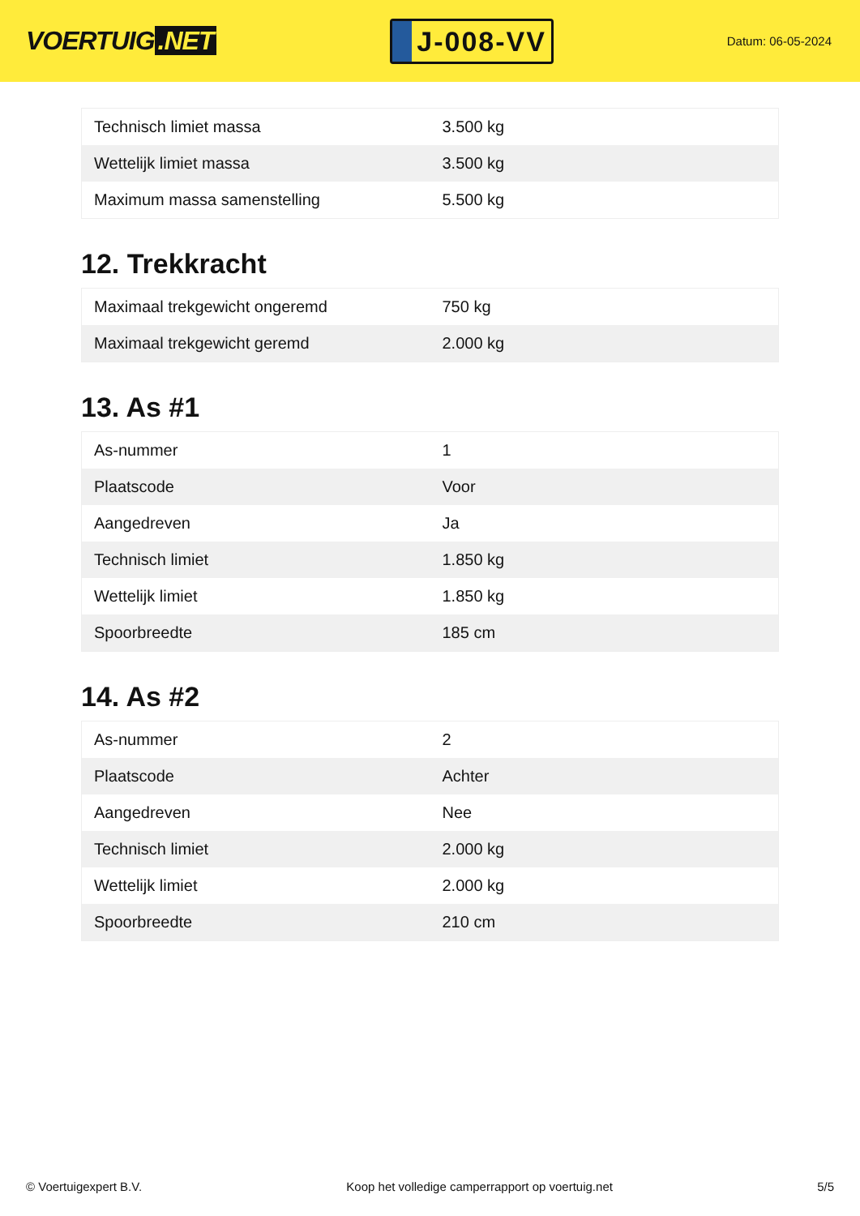VOERTUIG.NET
J-008-VV
Datum: 06-05-2024
| Technisch limiet massa | 3.500 kg |
| Wettelijk limiet massa | 3.500 kg |
| Maximum massa samenstelling | 5.500 kg |
12. Trekkracht
| Maximaal trekgewicht ongeremd | 750 kg |
| Maximaal trekgewicht geremd | 2.000 kg |
13. As #1
| As-nummer | 1 |
| Plaatscode | Voor |
| Aangedreven | Ja |
| Technisch limiet | 1.850 kg |
| Wettelijk limiet | 1.850 kg |
| Spoorbreedte | 185 cm |
14. As #2
| As-nummer | 2 |
| Plaatscode | Achter |
| Aangedreven | Nee |
| Technisch limiet | 2.000 kg |
| Wettelijk limiet | 2.000 kg |
| Spoorbreedte | 210 cm |
© Voertuigexpert B.V. Koop het volledige camperrapport op voertuig.net 5/5